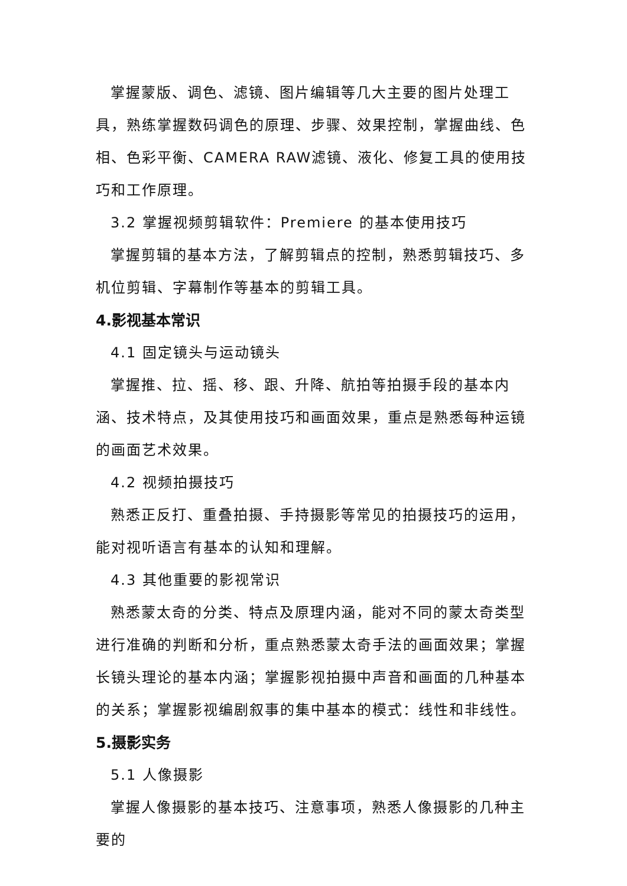掌握蒙版、调色、滤镜、图片编辑等几大主要的图片处理工具，熟练掌握数码调色的原理、步骤、效果控制，掌握曲线、色相、色彩平衡、CAMERA RAW滤镜、液化、修复工具的使用技巧和工作原理。
3.2 掌握视频剪辑软件：Premiere 的基本使用技巧
掌握剪辑的基本方法，了解剪辑点的控制，熟悉剪辑技巧、多机位剪辑、字幕制作等基本的剪辑工具。
4.影视基本常识
4.1 固定镜头与运动镜头
掌握推、拉、摇、移、跟、升降、航拍等拍摄手段的基本内涵、技术特点，及其使用技巧和画面效果，重点是熟悉每种运镜的画面艺术效果。
4.2 视频拍摄技巧
熟悉正反打、重叠拍摄、手持摄影等常见的拍摄技巧的运用，能对视听语言有基本的认知和理解。
4.3 其他重要的影视常识
熟悉蒙太奇的分类、特点及原理内涵，能对不同的蒙太奇类型进行准确的判断和分析，重点熟悉蒙太奇手法的画面效果；掌握长镜头理论的基本内涵；掌握影视拍摄中声音和画面的几种基本的关系；掌握影视编剧叙事的集中基本的模式：线性和非线性。
5.摄影实务
5.1 人像摄影
掌握人像摄影的基本技巧、注意事项，熟悉人像摄影的几种主要的